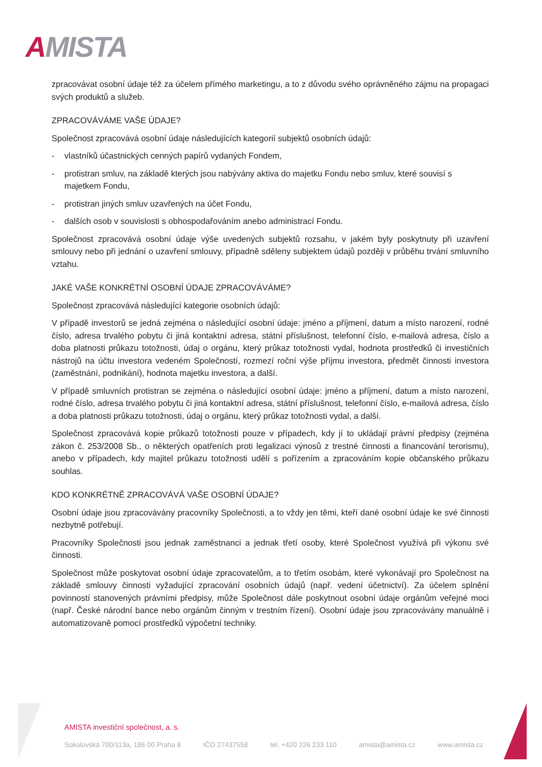AMISTA
zpracovávat osobní údaje též za účelem přímého marketingu, a to z důvodu svého oprávněného zájmu na propagaci svých produktů a služeb.
ZPRACOVÁVÁME VAŠE ÚDAJE?
Společnost zpracovává osobní údaje následujících kategorií subjektů osobních údajů:
- vlastníků účastnických cenných papírů vydaných Fondem,
- protistran smluv, na základě kterých jsou nabývány aktiva do majetku Fondu nebo smluv, které souvisí s majetkem Fondu,
- protistran jiných smluv uzavřených na účet Fondu,
- dalších osob v souvislosti s obhospodařováním anebo administrací Fondu.
Společnost zpracovává osobní údaje výše uvedených subjektů rozsahu, v jakém byly poskytnuty při uzavření smlouvy nebo při jednání o uzavření smlouvy, případně sděleny subjektem údajů později v průběhu trvání smluvního vztahu.
JAKÉ VAŠE KONKRÉTNÍ OSOBNÍ ÚDAJE ZPRACOVÁVÁME?
Společnost zpracovává následující kategorie osobních údajů:
V případě investorů se jedná zejména o následující osobní údaje: jméno a příjmení, datum a místo narození, rodné číslo, adresa trvalého pobytu či jiná kontaktní adresa, státní příslušnost, telefonní číslo, e-mailová adresa, číslo a doba platnosti průkazu totožnosti, údaj o orgánu, který průkaz totožnosti vydal, hodnota prostředků či investičních nástrojů na účtu investora vedeném Společností, rozmezí roční výše příjmu investora, předmět činnosti investora (zaměstnání, podnikání), hodnota majetku investora, a další.
V případě smluvních protistran se zejména o následující osobní údaje: jméno a příjmení, datum a místo narození, rodné číslo, adresa trvalého pobytu či jiná kontaktní adresa, státní příslušnost, telefonní číslo, e-mailová adresa, číslo a doba platnosti průkazu totožnosti, údaj o orgánu, který průkaz totožnosti vydal, a další.
Společnost zpracovává kopie průkazů totožnosti pouze v případech, kdy jí to ukládají právní předpisy (zejména zákon č. 253/2008 Sb., o některých opatřeních proti legalizaci výnosů z trestné činnosti a financování terorismu), anebo v případech, kdy majitel průkazu totožnosti udělí s pořízením a zpracováním kopie občanského průkazu souhlas.
KDO KONKRÉTNĚ ZPRACOVÁVÁ VAŠE OSOBNÍ ÚDAJE?
Osobní údaje jsou zpracovávány pracovníky Společnosti, a to vždy jen těmi, kteří dané osobní údaje ke své činnosti nezbytně potřebují.
Pracovníky Společnosti jsou jednak zaměstnanci a jednak třetí osoby, které Společnost využívá při výkonu své činnosti.
Společnost může poskytovat osobní údaje zpracovatelům, a to třetím osobám, které vykonávají pro Společnost na základě smlouvy činnosti vyžadující zpracování osobních údajů (např. vedení účetnictví). Za účelem splnění povinností stanovených právními předpisy, může Společnost dále poskytnout osobní údaje orgánům veřejné moci (např. České národní bance nebo orgánům činným v trestním řízení). Osobní údaje jsou zpracovávány manuálně i automatizovaně pomocí prostředků výpočetní techniky.
AMISTA investiční společnost, a. s.
Sokolovská 700/113a, 186 00 Praha 8 IČO 27437558 tel. +420 226 233 110 amista@amista.cz www.amista.cz